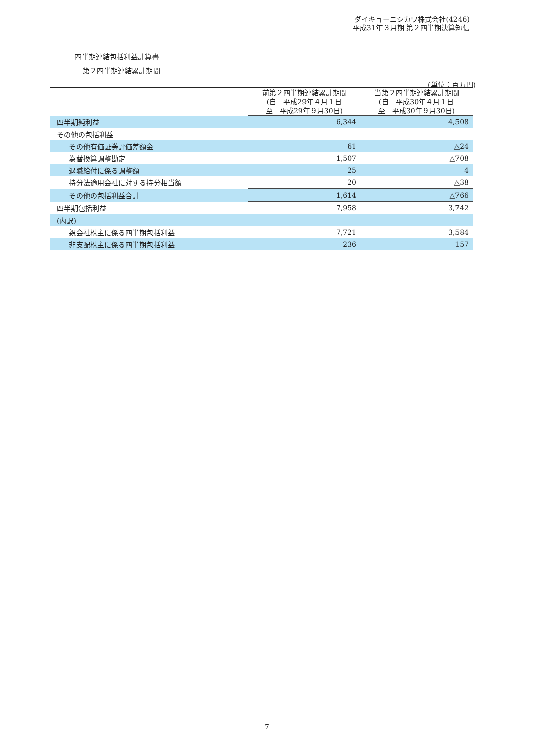ダイキョーニシカワ株式会社(4246)
平成31年３月期 第２四半期決算短信
四半期連結包括利益計算書
第２四半期連結累計期間
(単位：百万円)
| | 前第２四半期連結累計期間 (自 平成29年４月１日 至 平成29年９月30日) | 当第２四半期連結累計期間 (自 平成30年４月１日 至 平成30年９月30日) |
| --- | --- | --- |
| 四半期純利益 | 6,344 | 4,508 |
| その他の包括利益 | | |
| その他有価証券評価差額金 | 61 | △24 |
| 為替換算調整勘定 | 1,507 | △708 |
| 退職給付に係る調整額 | 25 | 4 |
| 持分法適用会社に対する持分相当額 | 20 | △38 |
| その他の包括利益合計 | 1,614 | △766 |
| 四半期包括利益 | 7,958 | 3,742 |
| (内訳) | | |
| 親会社株主に係る四半期包括利益 | 7,721 | 3,584 |
| 非支配株主に係る四半期包括利益 | 236 | 157 |
7